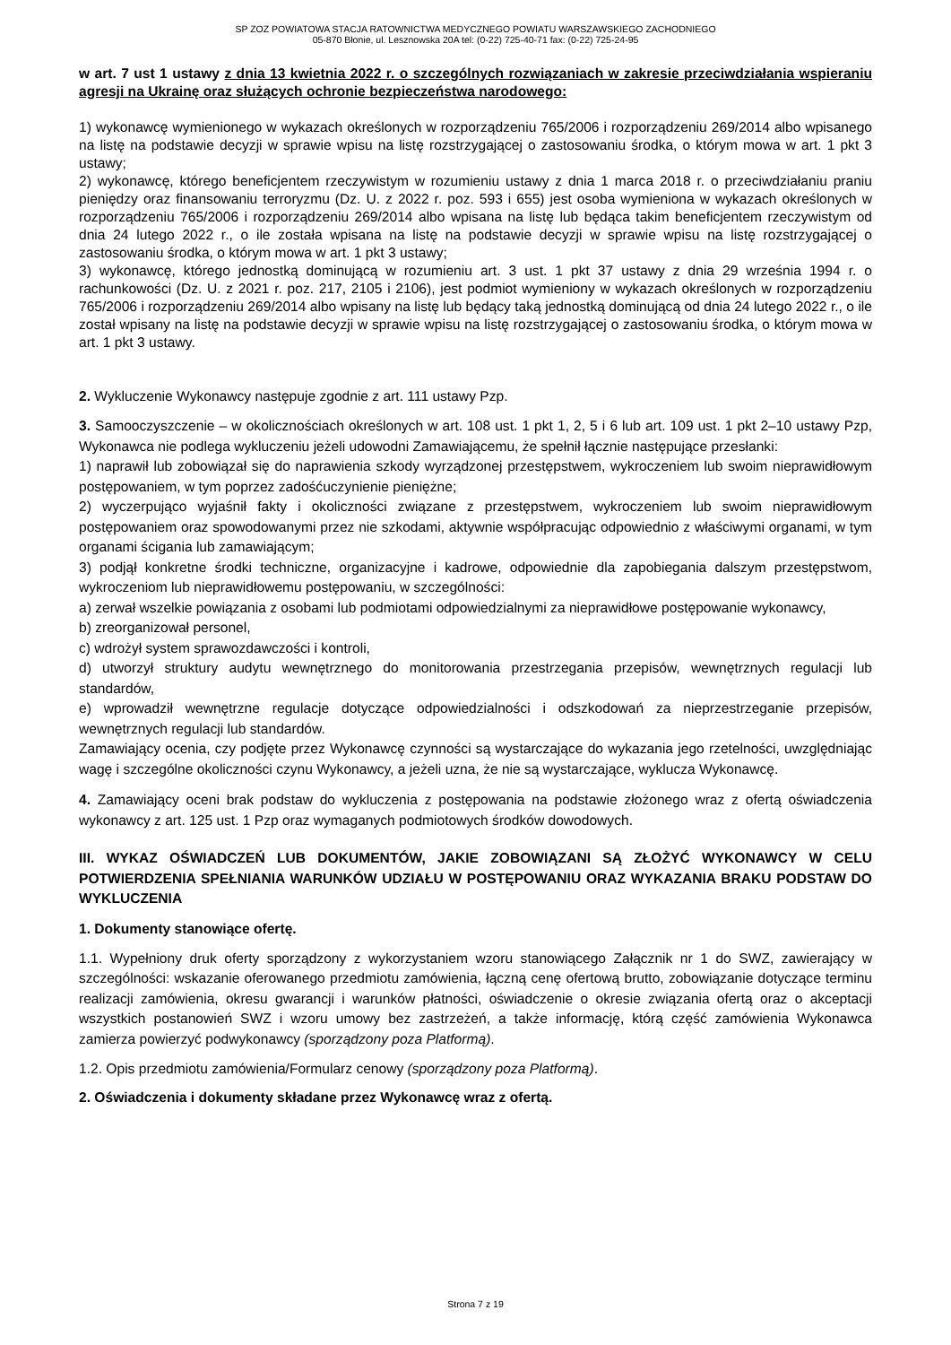SP ZOZ POWIATOWA STACJA RATOWNICTWA MEDYCZNEGO POWIATU WARSZAWSKIEGO ZACHODNIEGO
05-870 Błonie, ul. Lesznowska 20A tel: (0-22) 725-40-71 fax: (0-22) 725-24-95
w art. 7 ust 1 ustawy z dnia 13 kwietnia 2022 r. o szczególnych rozwiązaniach w zakresie przeciwdziałania wspieraniu agresji na Ukrainę oraz służących ochronie bezpieczeństwa narodowego:
1) wykonawcę wymienionego w wykazach określonych w rozporządzeniu 765/2006 i rozporządzeniu 269/2014 albo wpisanego na listę na podstawie decyzji w sprawie wpisu na listę rozstrzygającej o zastosowaniu środka, o którym mowa w art. 1 pkt 3 ustawy;
2) wykonawcę, którego beneficjentem rzeczywistym w rozumieniu ustawy z dnia 1 marca 2018 r. o przeciwdziałaniu praniu pieniędzy oraz finansowaniu terroryzmu (Dz. U. z 2022 r. poz. 593 i 655) jest osoba wymieniona w wykazach określonych w rozporządzeniu 765/2006 i rozporządzeniu 269/2014 albo wpisana na listę lub będąca takim beneficjentem rzeczywistym od dnia 24 lutego 2022 r., o ile została wpisana na listę na podstawie decyzji w sprawie wpisu na listę rozstrzygającej o zastosowaniu środka, o którym mowa w art. 1 pkt 3 ustawy;
3) wykonawcę, którego jednostką dominującą w rozumieniu art. 3 ust. 1 pkt 37 ustawy z dnia 29 września 1994 r. o rachunkowości (Dz. U. z 2021 r. poz. 217, 2105 i 2106), jest podmiot wymieniony w wykazach określonych w rozporządzeniu 765/2006 i rozporządzeniu 269/2014 albo wpisany na listę lub będący taką jednostką dominującą od dnia 24 lutego 2022 r., o ile został wpisany na listę na podstawie decyzji w sprawie wpisu na listę rozstrzygającej o zastosowaniu środka, o którym mowa w art. 1 pkt 3 ustawy.
2. Wykluczenie Wykonawcy następuje zgodnie z art. 111 ustawy Pzp.
3. Samooczyszczenie – w okolicznościach określonych w art. 108 ust. 1 pkt 1, 2, 5 i 6 lub art. 109 ust. 1 pkt 2–10 ustawy Pzp, Wykonawca nie podlega wykluczeniu jeżeli udowodni Zamawiającemu, że spełnił łącznie następujące przesłanki:
1) naprawił lub zobowiązał się do naprawienia szkody wyrządzonej przestępstwem, wykroczeniem lub swoim nieprawidłowym postępowaniem, w tym poprzez zadośćuczynienie pieniężne;
2) wyczerpująco wyjaśnił fakty i okoliczności związane z przestępstwem, wykroczeniem lub swoim nieprawidłowym postępowaniem oraz spowodowanymi przez nie szkodami, aktywnie współpracując odpowiednio z właściwymi organami, w tym organami ścigania lub zamawiającym;
3) podjął konkretne środki techniczne, organizacyjne i kadrowe, odpowiednie dla zapobiegania dalszym przestępstwom, wykroczeniom lub nieprawidłowemu postępowaniu, w szczególności:
a) zerwał wszelkie powiązania z osobami lub podmiotami odpowiedzialnymi za nieprawidłowe postępowanie wykonawcy,
b) zreorganizował personel,
c) wdrożył system sprawozdawczości i kontroli,
d) utworzył struktury audytu wewnętrznego do monitorowania przestrzegania przepisów, wewnętrznych regulacji lub standardów,
e) wprowadził wewnętrzne regulacje dotyczące odpowiedzialności i odszkodowań za nieprzestrzeganie przepisów, wewnętrznych regulacji lub standardów.
Zamawiający ocenia, czy podjęte przez Wykonawcę czynności są wystarczające do wykazania jego rzetelności, uwzględniając wagę i szczególne okoliczności czynu Wykonawcy, a jeżeli uzna, że nie są wystarczające, wyklucza Wykonawcę.
4. Zamawiający oceni brak podstaw do wykluczenia z postępowania na podstawie złożonego wraz z ofertą oświadczenia wykonawcy z art. 125 ust. 1 Pzp oraz wymaganych podmiotowych środków dowodowych.
III. WYKAZ OŚWIADCZEŃ LUB DOKUMENTÓW, JAKIE ZOBOWIĄZANI SĄ ZŁOŻYĆ WYKONAWCY W CELU POTWIERDZENIA SPEŁNIANIA WARUNKÓW UDZIAŁU W POSTĘPOWANIU ORAZ WYKAZANIA BRAKU PODSTAW DO WYKLUCZENIA
1. Dokumenty stanowiące ofertę.
1.1. Wypełniony druk oferty sporządzony z wykorzystaniem wzoru stanowiącego Załącznik nr 1 do SWZ, zawierający w szczególności: wskazanie oferowanego przedmiotu zamówienia, łączną cenę ofertową brutto, zobowiązanie dotyczące terminu realizacji zamówienia, okresu gwarancji i warunków płatności, oświadczenie o okresie związania ofertą oraz o akceptacji wszystkich postanowień SWZ i wzoru umowy bez zastrzeżeń, a także informację, którą część zamówienia Wykonawca zamierza powierzyć podwykonawcy (sporządzony poza Platformą).
1.2. Opis przedmiotu zamówienia/Formularz cenowy (sporządzony poza Platformą).
2. Oświadczenia i dokumenty składane przez Wykonawcę wraz z ofertą.
Strona 7 z 19